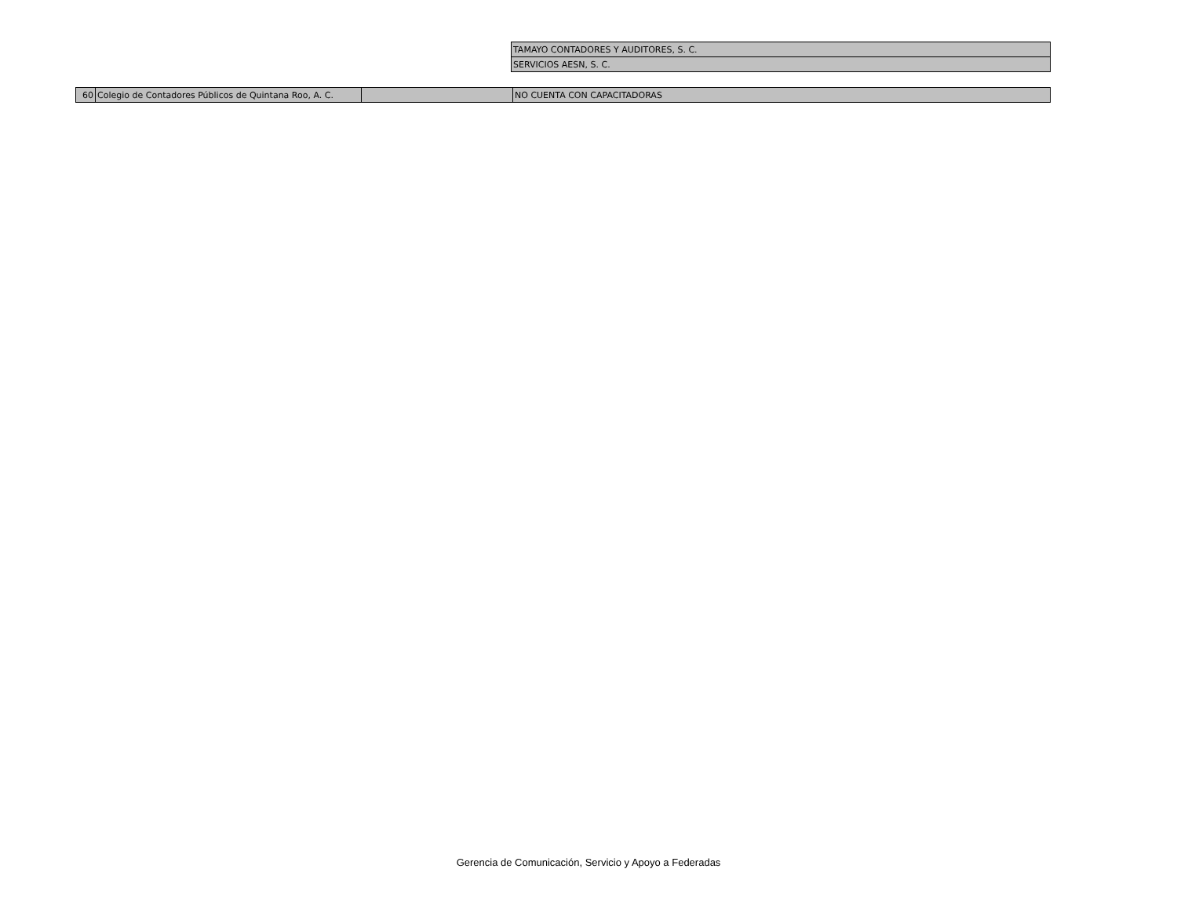| TAMAYO CONTADORES Y AUDITORES, S. C. |
| SERVICIOS AESN, S. C. |
| 60 | Colegio de Contadores Públicos de Quintana Roo, A. C. | | NO CUENTA CON CAPACITADORAS |
Gerencia de Comunicación, Servicio y Apoyo a Federadas